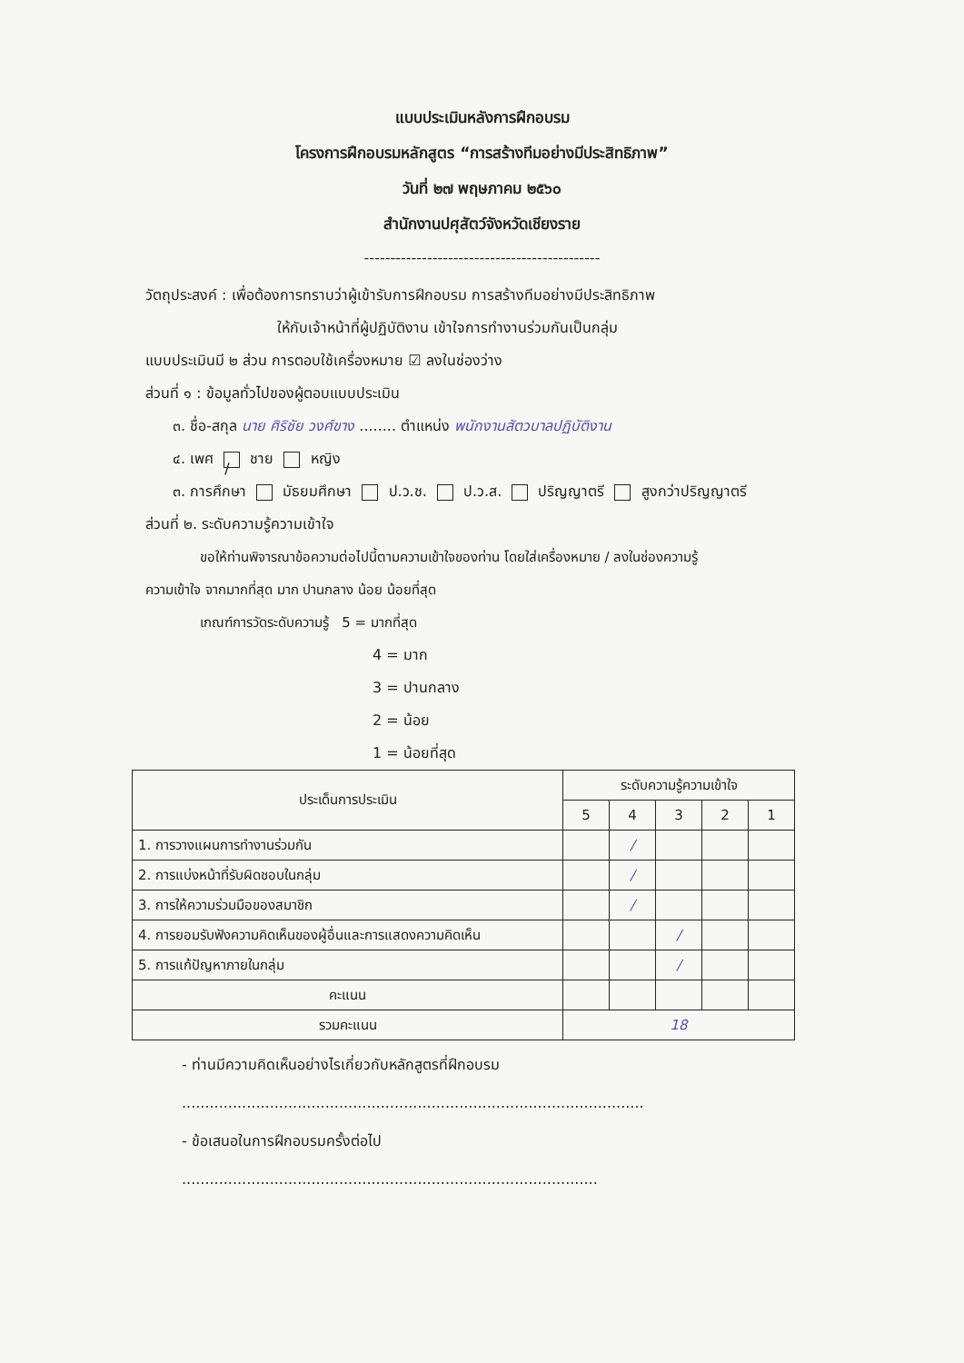แบบประเมินหลังการฝึกอบรม
โครงการฝึกอบรมหลักสูตร “การสร้างทีมอย่างมีประสิทธิภาพ”
วันที่ ๒๗ พฤษภาคม ๒๕๖๐
สำนักงานปศุสัตว์จังหวัดเชียงราย
---------------------------------------------
วัตถุประสงค์ : เพื่อต้องการทราบว่าผู้เข้ารับการฝึกอบรม การสร้างทีมอย่างมีประสิทธิภาพ
ให้กับเจ้าหน้าที่ผู้ปฏิบัติงาน เข้าใจการทำงานร่วมกันเป็นกลุ่ม
แบบประเมินมี ๒ ส่วน การตอบใช้เครื่องหมาย ☑ ลงในช่องว่าง
ส่วนที่ ๑ : ข้อมูลทั่วไปของผู้ตอบแบบประเมิน
๓. ชื่อ-สกุล นาย ศิริชัย วงศ์ขาง ........ ตำแหน่ง พนักงานสัตวบาลปฏิบัติงาน
๔. เพศ / ชาย หญิง
๓. การศึกษา มัธยมศึกษา ป.ว.ช. ป.ว.ส. ปริญญาตรี สูงกว่าปริญญาตรี
ส่วนที่ ๒. ระดับความรู้ความเข้าใจ
ขอให้ท่านพิจารณาข้อความต่อไปนี้ตามความเข้าใจของท่าน โดยใส่เครื่องหมาย / ลงในช่องความรู้
ความเข้าใจ จากมากที่สุด มาก ปานกลาง น้อย น้อยที่สุด
เกณฑ์การวัดระดับความรู้ 5 = มากที่สุด
4 = มาก
3 = ปานกลาง
2 = น้อย
1 = น้อยที่สุด
| ประเด็นการประเมิน | ระดับความรู้ความเข้าใจ | | | | |
| --- | --- | --- | --- | --- | --- |
| | 5 | 4 | 3 | 2 | 1 |
| 1. การวางแผนการทำงานร่วมกัน | | / | | | |
| 2. การแบ่งหน้าที่รับผิดชอบในกลุ่ม | | / | | | |
| 3. การให้ความร่วมมือของสมาชิก | | / | | | |
| 4. การยอมรับฟังความคิดเห็นของผู้อื่นและการแสดงความคิดเห็น | | | / | | |
| 5. การแก้ปัญหาภายในกลุ่ม | | | / | | |
| คะแนน | | | | | |
| รวมคะแนน | 18 | | | | |
- ท่านมีความคิดเห็นอย่างไรเกี่ยวกับหลักสูตรที่ฝึกอบรม
....................................................................................................
- ข้อเสนอในการฝึกอบรมครั้งต่อไป
..........................................................................................